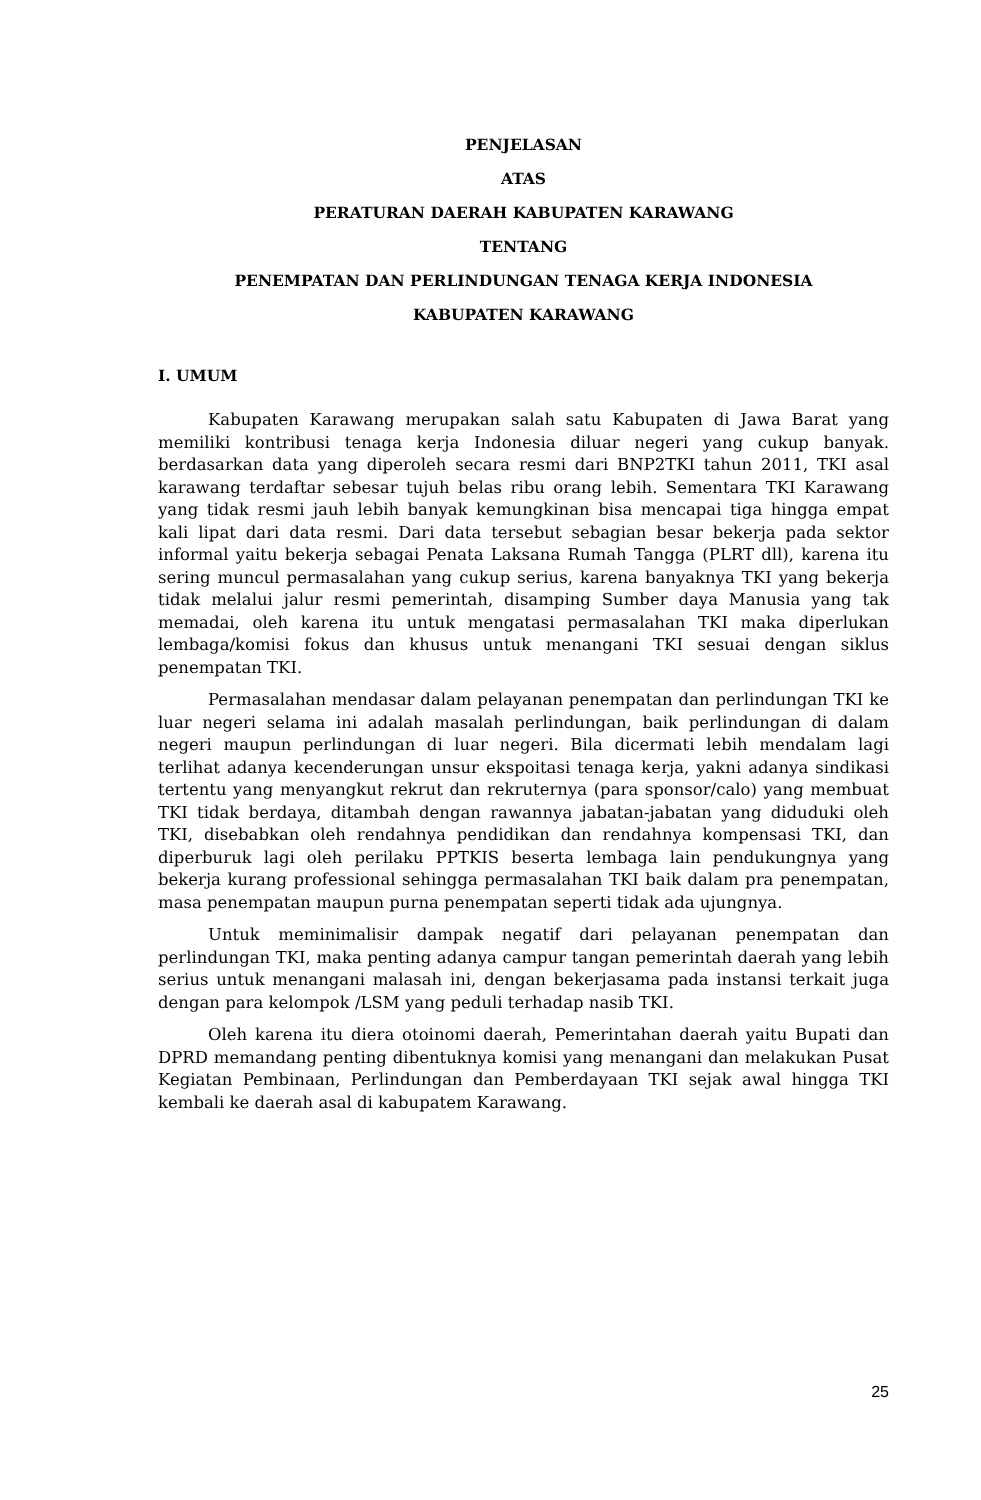PENJELASAN
ATAS
PERATURAN DAERAH KABUPATEN KARAWANG
TENTANG
PENEMPATAN DAN PERLINDUNGAN TENAGA KERJA INDONESIA
KABUPATEN KARAWANG
I. UMUM
Kabupaten Karawang merupakan salah satu Kabupaten di Jawa Barat yang memiliki kontribusi tenaga kerja Indonesia diluar negeri yang cukup banyak. berdasarkan data yang diperoleh secara resmi dari BNP2TKI tahun 2011, TKI asal karawang terdaftar sebesar tujuh belas ribu orang lebih. Sementara TKI Karawang yang tidak resmi jauh lebih banyak kemungkinan bisa mencapai tiga hingga empat kali lipat dari data resmi. Dari data tersebut sebagian besar bekerja pada sektor informal yaitu bekerja sebagai Penata Laksana Rumah Tangga (PLRT dll), karena itu sering muncul permasalahan yang cukup serius, karena banyaknya TKI yang bekerja tidak melalui jalur resmi pemerintah, disamping Sumber daya Manusia yang tak memadai, oleh karena itu untuk mengatasi permasalahan TKI maka diperlukan lembaga/komisi fokus dan khusus untuk menangani TKI sesuai dengan siklus penempatan TKI.
Permasalahan mendasar dalam pelayanan penempatan dan perlindungan TKI ke luar negeri selama ini adalah masalah perlindungan, baik perlindungan di dalam negeri maupun perlindungan di luar negeri. Bila dicermati lebih mendalam lagi terlihat adanya kecenderungan unsur ekspoitasi tenaga kerja, yakni adanya sindikasi tertentu yang menyangkut rekrut dan rekruternya (para sponsor/calo) yang membuat TKI tidak berdaya, ditambah dengan rawannya jabatan-jabatan yang diduduki oleh TKI, disebabkan oleh rendahnya pendidikan dan rendahnya kompensasi TKI, dan diperburuk lagi oleh perilaku PPTKIS beserta lembaga lain pendukungnya yang bekerja kurang professional sehingga permasalahan TKI baik dalam pra penempatan, masa penempatan maupun purna penempatan seperti tidak ada ujungnya.
Untuk meminimalisir dampak negatif dari pelayanan penempatan dan perlindungan TKI, maka penting adanya campur tangan pemerintah daerah yang lebih serius untuk menangani malasah ini, dengan bekerjasama pada instansi terkait juga dengan para kelompok /LSM yang peduli terhadap nasib TKI.
Oleh karena itu diera otoinomi daerah, Pemerintahan daerah yaitu Bupati dan DPRD memandang penting dibentuknya komisi yang menangani dan melakukan Pusat Kegiatan Pembinaan, Perlindungan dan Pemberdayaan TKI sejak awal hingga TKI kembali ke daerah asal di kabupatem Karawang.
25